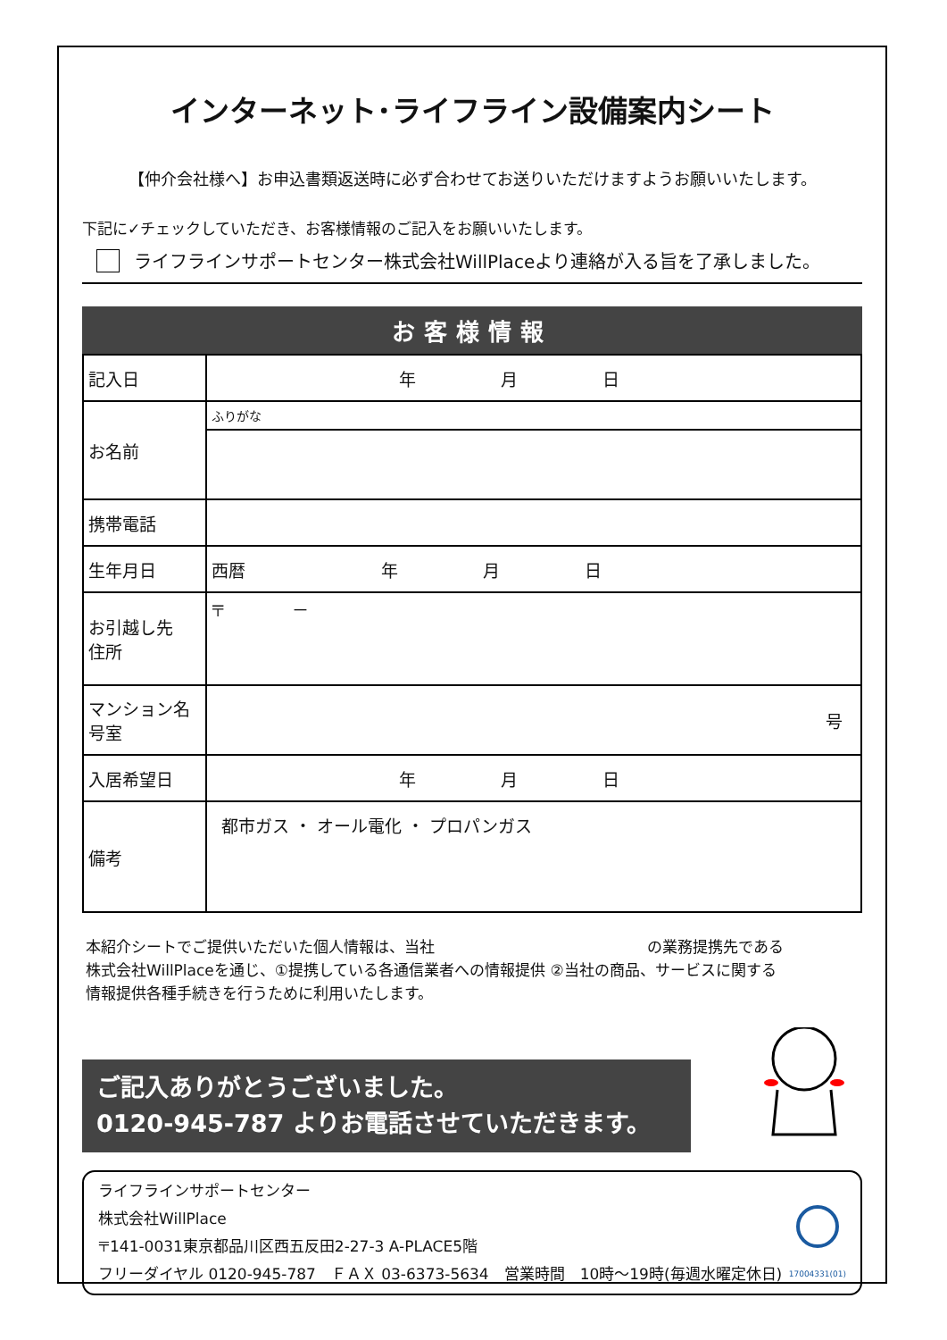インターネット･ライフライン設備案内シート
【仲介会社様へ】お申込書類返送時に必ず合わせてお送りいただけますようお願いいたします。
下記に✓チェックしていただき、お客様情報のご記入をお願いいたします。
ライフラインサポートセンター株式会社WillPlaceより連絡が入る旨を了承しました。
お客様情報
| 記入日 | 年 月 日 |
| お名前 | ふりがな |
| 携帯電話 | |
| 生年月日 | 西暦 年 月 日 |
| お引越し先 住所 | 〒 － |
| マンション名 号室 | 号 |
| 入居希望日 | 年 月 日 |
| 備考 | 都市ガス ・ オール電化 ・ プロパンガス |
本紹介シートでご提供いただいた個人情報は、当社　　　　　　　　　　　　　　の業務提携先である
株式会社WillPlaceを通じ、①提携している各通信業者への情報提供 ②当社の商品、サービスに関する
情報提供各種手続きを行うために利用いたします。
ご記入ありがとうございました。
0120-945-787 よりお電話させていただきます。
ライフラインサポートセンター
株式会社WillPlace
〒141-0031東京都品川区西五反田2-27-3 A-PLACE5階
フリーダイヤル 0120-945-787　ＦＡＸ 03-6373-5634　営業時間　10時～19時(毎週水曜定休日)
17004331(01)